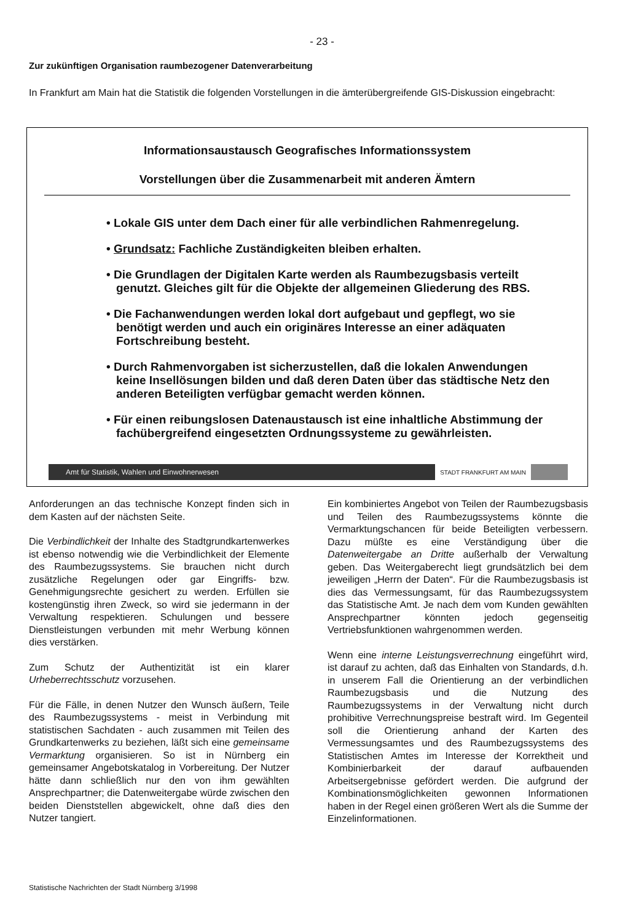- 23 -
Zur zukünftigen Organisation raumbezogener Datenverarbeitung
In Frankfurt am Main hat die Statistik die folgenden Vorstellungen in die ämterübergreifende GIS-Diskussion eingebracht:
Informationsaustausch Geografisches Informationssystem
Vorstellungen über die Zusammenarbeit mit anderen Ämtern
• Lokale GIS unter dem Dach einer für alle verbindlichen Rahmenregelung.
• Grundsatz: Fachliche Zuständigkeiten bleiben erhalten.
• Die Grundlagen der Digitalen Karte werden als Raumbezugsbasis verteilt genutzt. Gleiches gilt für die Objekte der allgemeinen Gliederung des RBS.
• Die Fachanwendungen werden lokal dort aufgebaut und gepflegt, wo sie benötigt werden und auch ein originäres Interesse an einer adäquaten Fortschreibung besteht.
• Durch Rahmenvorgaben ist sicherzustellen, daß die lokalen Anwendungen keine Insellösungen bilden und daß deren Daten über das städtische Netz den anderen Beteiligten verfügbar gemacht werden können.
• Für einen reibungslosen Datenaustausch ist eine inhaltliche Abstimmung der fachübergreifend eingesetzten Ordnungssysteme zu gewährleisten.
Amt für Statistik, Wahlen und Einwohnerwesen STADT FRANKFURT AM MAIN
Anforderungen an das technische Konzept finden sich in dem Kasten auf der nächsten Seite.
Die Verbindlichkeit der Inhalte des Stadtgrundkartenwerkes ist ebenso notwendig wie die Verbindlichkeit der Elemente des Raumbezugssystems. Sie brauchen nicht durch zusätzliche Regelungen oder gar Eingriffs- bzw. Genehmigungsrechte gesichert zu werden. Erfüllen sie kostengünstig ihren Zweck, so wird sie jedermann in der Verwaltung respektieren. Schulungen und bessere Dienstleistungen verbunden mit mehr Werbung können dies verstärken.
Zum Schutz der Authentizität ist ein klarer Urheberrechtsschutz vorzusehen.
Für die Fälle, in denen Nutzer den Wunsch äußern, Teile des Raumbezugssystems - meist in Verbindung mit statistischen Sachdaten - auch zusammen mit Teilen des Grundkartenwerks zu beziehen, läßt sich eine gemeinsame Vermarktung organisieren. So ist in Nürnberg ein gemeinsamer Angebotskatalog in Vorbereitung. Der Nutzer hätte dann schließlich nur den von ihm gewählten Ansprechpartner; die Datenweitergabe würde zwischen den beiden Dienststellen abgewickelt, ohne daß dies den Nutzer tangiert.
Ein kombiniertes Angebot von Teilen der Raumbezugsbasis und Teilen des Raumbezugssystems könnte die Vermarktungschancen für beide Beteiligten verbessern. Dazu müßte es eine Verständigung über die Datenweitergabe an Dritte außerhalb der Verwaltung geben. Das Weitergaberecht liegt grundsätzlich bei dem jeweiligen „Herrn der Daten“. Für die Raumbezugsbasis ist dies das Vermessungsamt, für das Raumbezugssystem das Statistische Amt. Je nach dem vom Kunden gewählten Ansprechpartner könnten jedoch gegenseitig Vertriebsfunktionen wahrgenommen werden.
Wenn eine interne Leistungsverrechnung eingeführt wird, ist darauf zu achten, daß das Einhalten von Standards, d.h. in unserem Fall die Orientierung an der verbindlichen Raumbezugsbasis und die Nutzung des Raumbezugssystems in der Verwaltung nicht durch prohibitive Verrechnungspreise bestraft wird. Im Gegenteil soll die Orientierung anhand der Karten des Vermessungsamtes und des Raumbezugssystems des Statistischen Amtes im Interesse der Korrektheit und Kombinierbarkeit der darauf aufbauenden Arbeitsergebnisse gefördert werden. Die aufgrund der Kombinationsmöglichkeiten gewonnen Informationen haben in der Regel einen größeren Wert als die Summe der Einzelinformationen.
Statistische Nachrichten der Stadt Nürnberg 3/1998